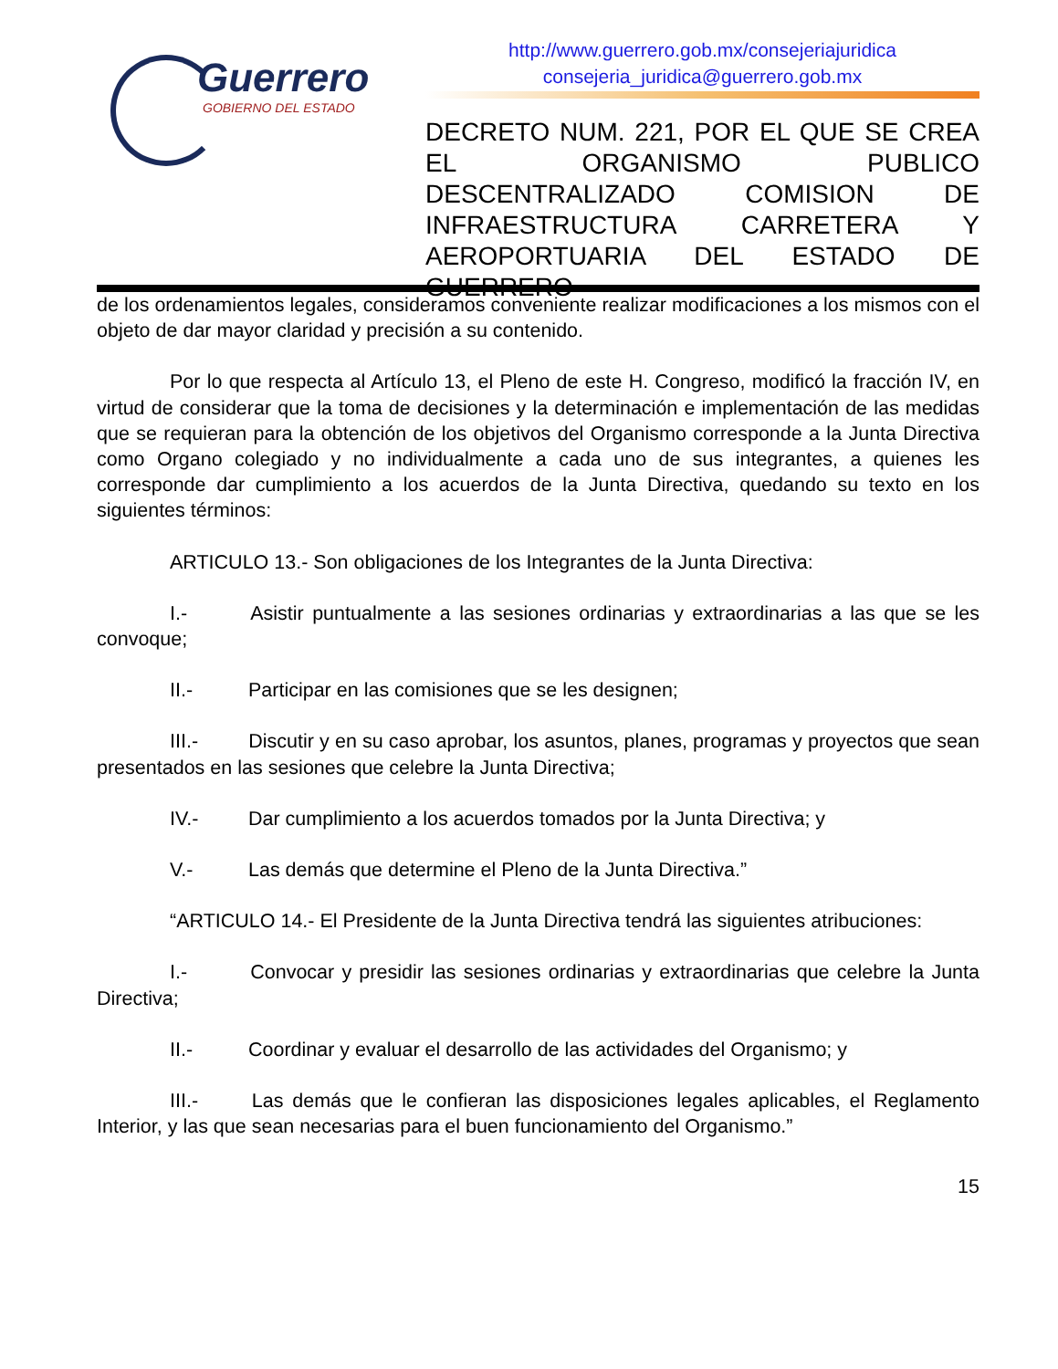Guerrero
GOBIERNO DEL ESTADO
http://www.guerrero.gob.mx/consejeriajuridica
consejeria_juridica@guerrero.gob.mx
DECRETO NUM. 221, POR EL QUE SE CREA EL ORGANISMO PUBLICO DESCENTRALIZADO COMISION DE INFRAESTRUCTURA CARRETERA Y AEROPORTUARIA DEL ESTADO DE GUERRERO
de los ordenamientos legales, consideramos conveniente realizar modificaciones a los mismos con el objeto de dar mayor claridad y precisión a su contenido.
Por lo que respecta al Artículo 13, el Pleno de este H. Congreso, modificó la fracción IV, en virtud de considerar que la toma de decisiones y la determinación e implementación de las medidas que se requieran para la obtención de los objetivos del Organismo corresponde a la Junta Directiva como Organo colegiado y no individualmente a cada uno de sus integrantes, a quienes les corresponde dar cumplimiento a los acuerdos de la Junta Directiva, quedando su texto en los siguientes términos:
ARTICULO 13.- Son obligaciones de los Integrantes de la Junta Directiva:
I.- Asistir puntualmente a las sesiones ordinarias y extraordinarias a las que se les convoque;
II.- Participar en las comisiones que se les designen;
III.- Discutir y en su caso aprobar, los asuntos, planes, programas y proyectos que sean presentados en las sesiones que celebre la Junta Directiva;
IV.- Dar cumplimiento a los acuerdos tomados por la Junta Directiva; y
V.- Las demás que determine el Pleno de la Junta Directiva.”
“ARTICULO 14.- El Presidente de la Junta Directiva tendrá las siguientes atribuciones:
I.- Convocar y presidir las sesiones ordinarias y extraordinarias que celebre la Junta Directiva;
II.- Coordinar y evaluar el desarrollo de las actividades del Organismo; y
III.- Las demás que le confieran las disposiciones legales aplicables, el Reglamento Interior, y las que sean necesarias para el buen funcionamiento del Organismo.”
15